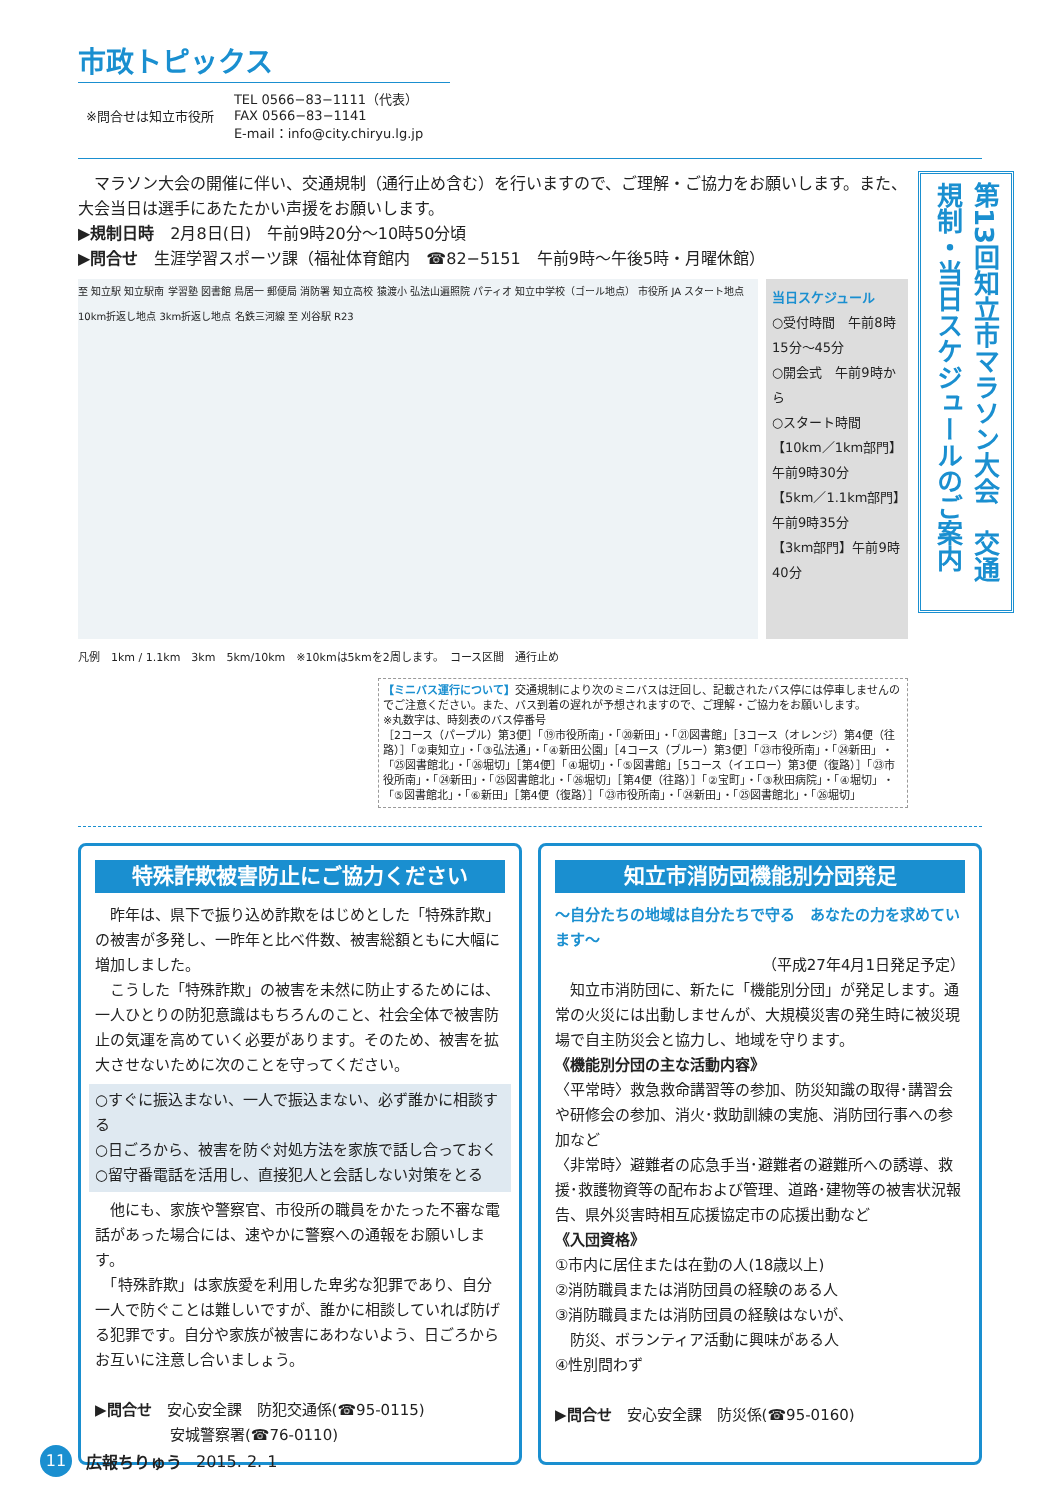市政トピックス
※問合せは知立市役所
TEL 0566−83−1111（代表）
FAX 0566−83−1141
E-mail：info@city.chiryu.lg.jp
　マラソン大会の開催に伴い、交通規制（通行止め含む）を行いますので、ご理解・ご協力をお願いします。また、大会当日は選手にあたたかい声援をお願いします。
▶規制日時　2月8日(日)　午前9時20分〜10時50分頃
▶問合せ　生涯学習スポーツ課（福祉体育館内　☎82−5151　午前9時〜午後5時・月曜休館）
至 知立駅 知立駅南 学習塾 図書館 鳥居一 郵便局 消防署 知立高校 猿渡小 弘法山遍照院 パティオ 知立中学校（ゴール地点） 市役所 JA スタート地点 10km折返し地点 3km折返し地点 名鉄三河線 至 刈谷駅 R23
当日スケジュール
○受付時間　午前8時15分〜45分
○開会式　午前9時から
○スタート時間
【10km／1km部門】午前9時30分
【5km／1.1km部門】午前9時35分
【3km部門】午前9時40分
凡例　1km / 1.1km　3km　5km/10km　※10kmは5kmを2周します。　コース区間　通行止め
【ミニバス運行について】交通規制により次のミニバスは迂回し、記載されたバス停には停車しませんのでご注意ください。また、バス到着の遅れが予想されますので、ご理解・ご協力をお願いします。
※丸数字は、時刻表のバス停番号
［2コース（パープル）第3便］「⑲市役所南」・「⑳新田」・「㉑図書館」［3コース（オレンジ）第4便（往路）］「②東知立」・「③弘法通」・「④新田公園」［4コース（ブルー）第3便］「㉓市役所南」・「㉔新田」・「㉕図書館北」・「㉖堀切」［第4便］「④堀切」・「⑤図書館」［5コース（イエロー）第3便（復路）］「㉓市役所南」・「㉔新田」・「㉕図書館北」・「㉖堀切」［第4便（往路）］「②宝町」・「③秋田病院」・「④堀切」・「⑤図書館北」・「⑥新田」［第4便（復路）］「㉓市役所南」・「㉔新田」・「㉕図書館北」・「㉖堀切」
第13回知立市マラソン大会　交通規制・当日スケジュールのご案内
特殊詐欺被害防止にご協力ください
　昨年は、県下で振り込め詐欺をはじめとした「特殊詐欺」の被害が多発し、一昨年と比べ件数、被害総額ともに大幅に増加しました。
　こうした「特殊詐欺」の被害を未然に防止するためには、一人ひとりの防犯意識はもちろんのこと、社会全体で被害防止の気運を高めていく必要があります。そのため、被害を拡大させないために次のことを守ってください。
○すぐに振込まない、一人で振込まない、必ず誰かに相談する
○日ごろから、被害を防ぐ対処方法を家族で話し合っておく
○留守番電話を活用し、直接犯人と会話しない対策をとる
　他にも、家族や警察官、市役所の職員をかたった不審な電話があった場合には、速やかに警察への通報をお願いします。
　「特殊詐欺」は家族愛を利用した卑劣な犯罪であり、自分一人で防ぐことは難しいですが、誰かに相談していれば防げる犯罪です。自分や家族が被害にあわないよう、日ごろからお互いに注意し合いましょう。
▶問合せ　安心安全課　防犯交通係(☎95-0115)
　　　　　安城警察署(☎76-0110)
知立市消防団機能別分団発足
〜自分たちの地域は自分たちで守る　あなたの力を求めています〜
（平成27年4月1日発足予定）
　知立市消防団に、新たに「機能別分団」が発足します。通常の火災には出動しませんが、大規模災害の発生時に被災現場で自主防災会と協力し、地域を守ります。
《機能別分団の主な活動内容》
〈平常時〉救急救命講習等の参加、防災知識の取得･講習会や研修会の参加、消火･救助訓練の実施、消防団行事への参加など
〈非常時〉避難者の応急手当･避難者の避難所への誘導、救援･救護物資等の配布および管理、道路･建物等の被害状況報告、県外災害時相互応援協定市の応援出動など
《入団資格》
①市内に居住または在勤の人(18歳以上)
②消防職員または消防団員の経験のある人
③消防職員または消防団員の経験はないが、
　防災、ボランティア活動に興味がある人
④性別問わず
▶問合せ　安心安全課　防災係(☎95-0160)
11
広報ちりゅう 2015. 2. 1